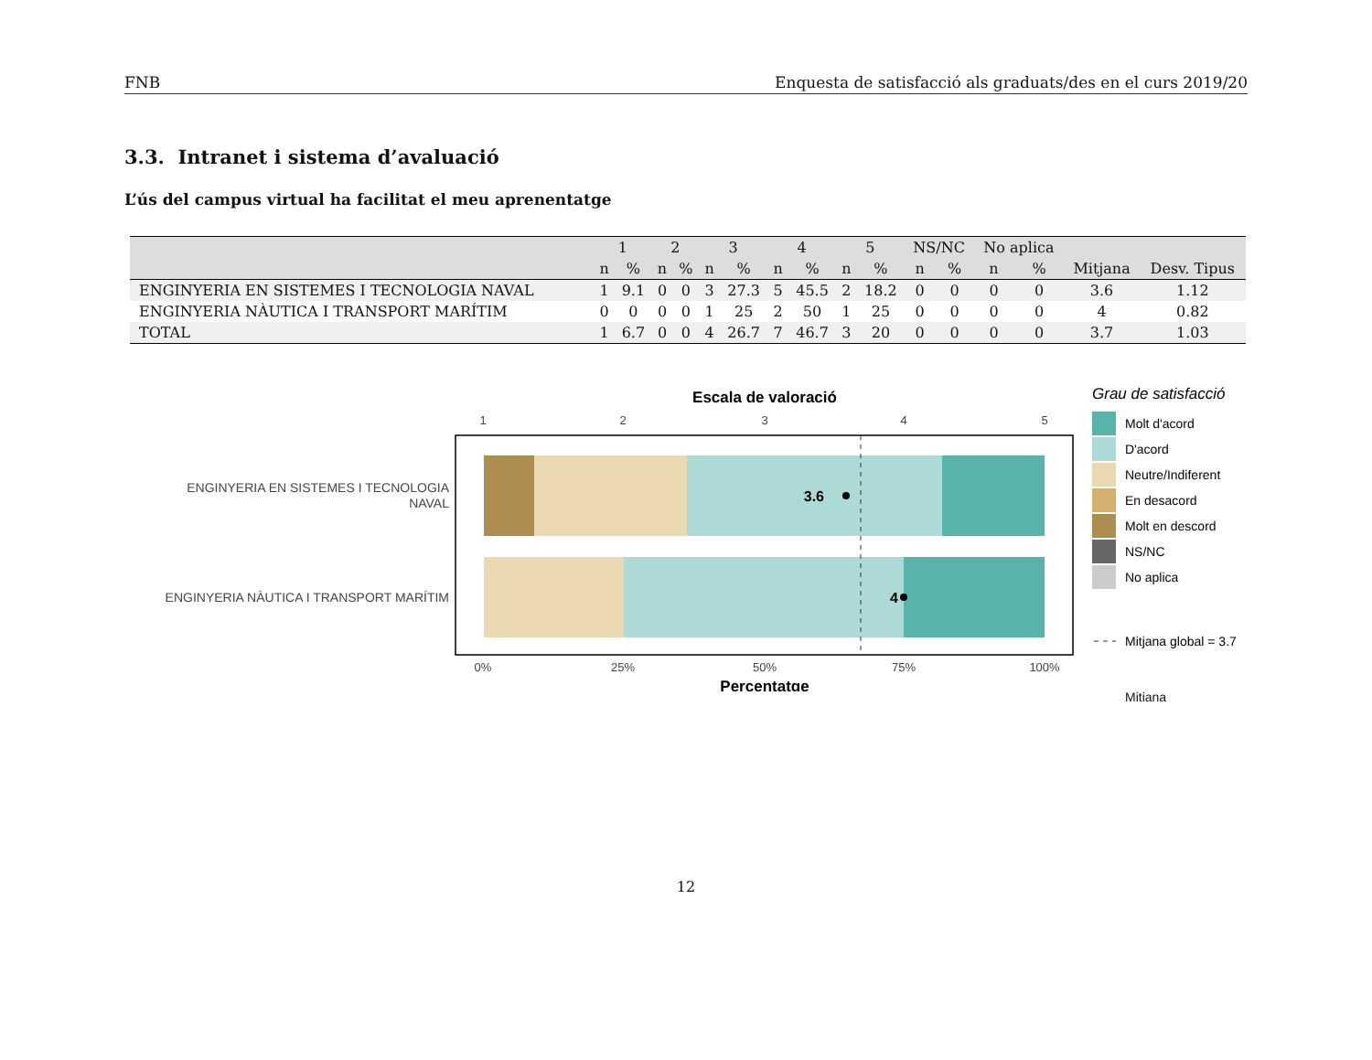FNB Enquesta de satisfacció als graduats/des en el curs 2019/20
3.3. Intranet i sistema d’avaluació
L’ús del campus virtual ha facilitat el meu aprenentatge
| | 1 | | 2 | | 3 | | 4 | | 5 | | NS/NC | | No aplica | | | |
| --- | --- | --- | --- | --- | --- | --- | --- | --- | --- | --- | --- | --- | --- | --- | --- | --- |
| | n | % | n | % | n | % | n | % | n | % | n | % | n | % | Mitjana | Desv. Tipus |
| ENGINYERIA EN SISTEMES I TECNOLOGIA NAVAL | 1 | 9.1 | 0 | 0 | 3 | 27.3 | 5 | 45.5 | 2 | 18.2 | 0 | 0 | 0 | 0 | 3.6 | 1.12 |
| ENGINYERIA NÀUTICA I TRANSPORT MARÍTIM | 0 | 0 | 0 | 0 | 1 | 25 | 2 | 50 | 1 | 25 | 0 | 0 | 0 | 0 | 4 | 0.82 |
| TOTAL | 1 | 6.7 | 0 | 0 | 4 | 26.7 | 7 | 46.7 | 3 | 20 | 0 | 0 | 0 | 0 | 3.7 | 1.03 |
Escala de valoració
1
2
3
4
5
3.6
4
ENGINYERIA EN SISTEMES I TECNOLOGIA
NAVAL
ENGINYERIA NÀUTICA I TRANSPORT MARÍTIM
0%
25%
50%
75%
100%
Percentatge
Grau de satisfacció
Molt d'acord
D'acord
Neutre/Indiferent
En desacord
Molt en descord
NS/NC
No aplica
Mitjana global = 3.7
Mitiana
12